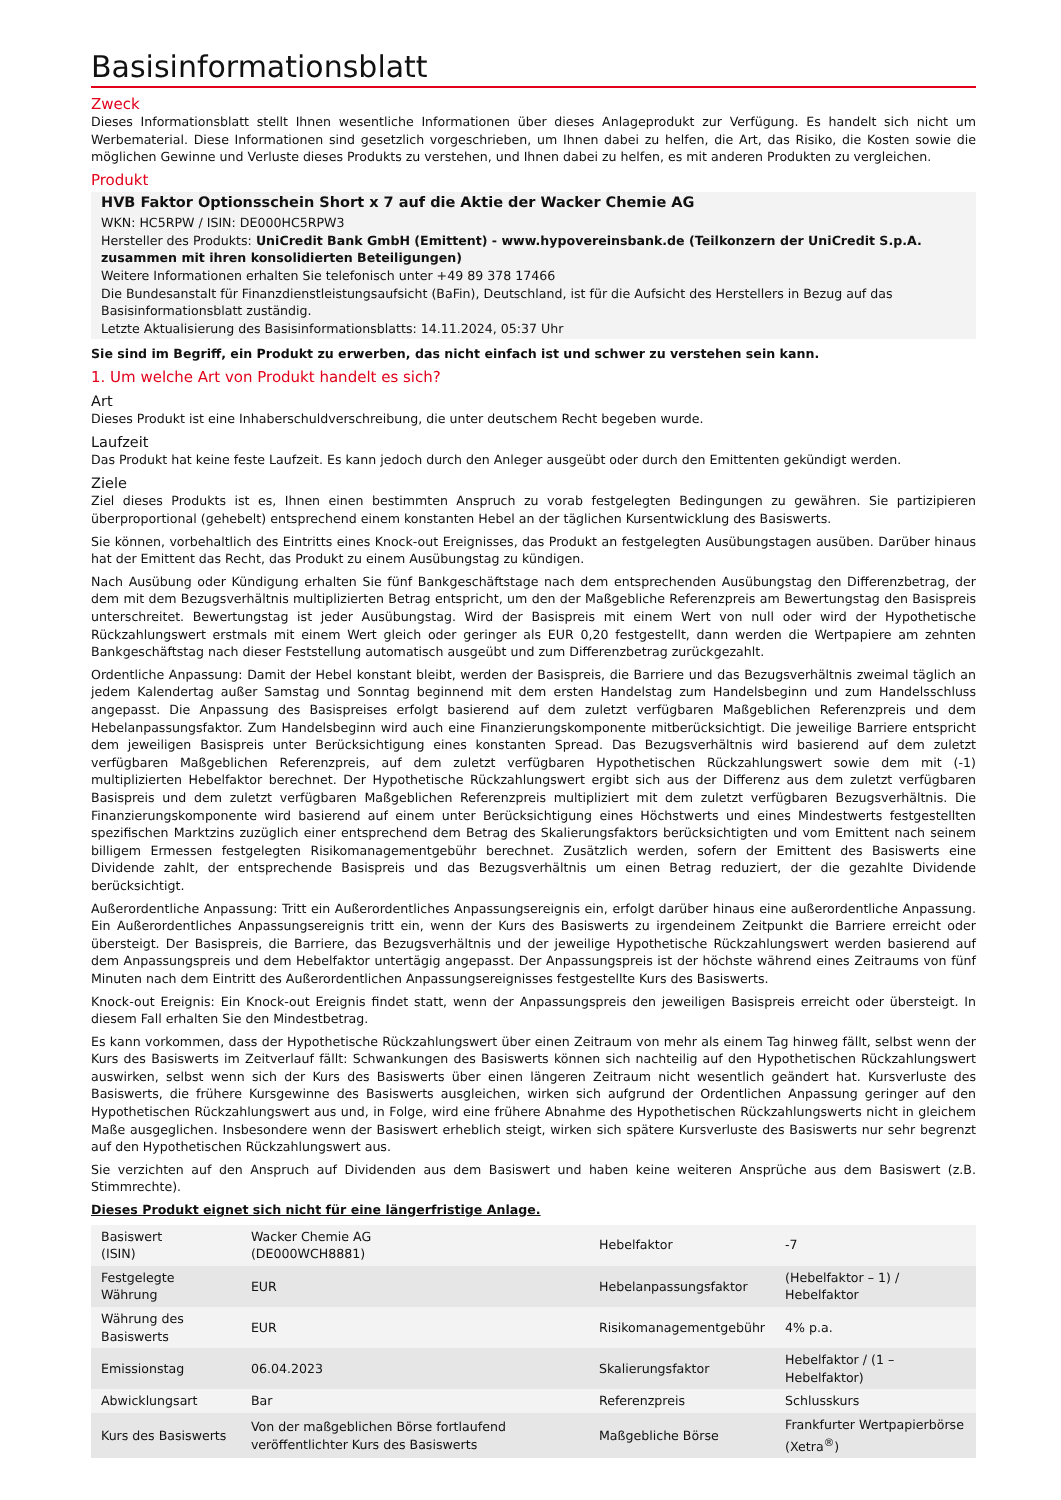Basisinformationsblatt
Zweck
Dieses Informationsblatt stellt Ihnen wesentliche Informationen über dieses Anlageprodukt zur Verfügung. Es handelt sich nicht um Werbematerial. Diese Informationen sind gesetzlich vorgeschrieben, um Ihnen dabei zu helfen, die Art, das Risiko, die Kosten sowie die möglichen Gewinne und Verluste dieses Produkts zu verstehen, und Ihnen dabei zu helfen, es mit anderen Produkten zu vergleichen.
Produkt
HVB Faktor Optionsschein Short x 7 auf die Aktie der Wacker Chemie AG
WKN: HC5RPW / ISIN: DE000HC5RPW3
Hersteller des Produkts: UniCredit Bank GmbH (Emittent) - www.hypovereinsbank.de (Teilkonzern der UniCredit S.p.A. zusammen mit ihren konsolidierten Beteiligungen)
Weitere Informationen erhalten Sie telefonisch unter +49 89 378 17466
Die Bundesanstalt für Finanzdienstleistungsaufsicht (BaFin), Deutschland, ist für die Aufsicht des Herstellers in Bezug auf das Basisinformationsblatt zuständig.
Letzte Aktualisierung des Basisinformationsblatts: 14.11.2024, 05:37 Uhr
Sie sind im Begriff, ein Produkt zu erwerben, das nicht einfach ist und schwer zu verstehen sein kann.
1. Um welche Art von Produkt handelt es sich?
Art
Dieses Produkt ist eine Inhaberschuldverschreibung, die unter deutschem Recht begeben wurde.
Laufzeit
Das Produkt hat keine feste Laufzeit. Es kann jedoch durch den Anleger ausgeübt oder durch den Emittenten gekündigt werden.
Ziele
Ziel dieses Produkts ist es, Ihnen einen bestimmten Anspruch zu vorab festgelegten Bedingungen zu gewähren. Sie partizipieren überproportional (gehebelt) entsprechend einem konstanten Hebel an der täglichen Kursentwicklung des Basiswerts.
Sie können, vorbehaltlich des Eintritts eines Knock-out Ereignisses, das Produkt an festgelegten Ausübungstagen ausüben. Darüber hinaus hat der Emittent das Recht, das Produkt zu einem Ausübungstag zu kündigen.
Nach Ausübung oder Kündigung erhalten Sie fünf Bankgeschäftstage nach dem entsprechenden Ausübungstag den Differenzbetrag, der dem mit dem Bezugsverhältnis multiplizierten Betrag entspricht, um den der Maßgebliche Referenzpreis am Bewertungstag den Basispreis unterschreitet. Bewertungstag ist jeder Ausübungstag. Wird der Basispreis mit einem Wert von null oder wird der Hypothetische Rückzahlungswert erstmals mit einem Wert gleich oder geringer als EUR 0,20 festgestellt, dann werden die Wertpapiere am zehnten Bankgeschäftstag nach dieser Feststellung automatisch ausgeübt und zum Differenzbetrag zurückgezahlt.
Ordentliche Anpassung: Damit der Hebel konstant bleibt, werden der Basispreis, die Barriere und das Bezugsverhältnis zweimal täglich an jedem Kalendertag außer Samstag und Sonntag beginnend mit dem ersten Handelstag zum Handelsbeginn und zum Handelsschluss angepasst. Die Anpassung des Basispreises erfolgt basierend auf dem zuletzt verfügbaren Maßgeblichen Referenzpreis und dem Hebelanpassungsfaktor. Zum Handelsbeginn wird auch eine Finanzierungskomponente mitberücksichtigt. Die jeweilige Barriere entspricht dem jeweiligen Basispreis unter Berücksichtigung eines konstanten Spread. Das Bezugsverhältnis wird basierend auf dem zuletzt verfügbaren Maßgeblichen Referenzpreis, auf dem zuletzt verfügbaren Hypothetischen Rückzahlungswert sowie dem mit (-1) multiplizierten Hebelfaktor berechnet. Der Hypothetische Rückzahlungswert ergibt sich aus der Differenz aus dem zuletzt verfügbaren Basispreis und dem zuletzt verfügbaren Maßgeblichen Referenzpreis multipliziert mit dem zuletzt verfügbaren Bezugsverhältnis. Die Finanzierungskomponente wird basierend auf einem unter Berücksichtigung eines Höchstwerts und eines Mindestwerts festgestellten spezifischen Marktzins zuzüglich einer entsprechend dem Betrag des Skalierungsfaktors berücksichtigten und vom Emittent nach seinem billigem Ermessen festgelegten Risikomanagementgebühr berechnet. Zusätzlich werden, sofern der Emittent des Basiswerts eine Dividende zahlt, der entsprechende Basispreis und das Bezugsverhältnis um einen Betrag reduziert, der die gezahlte Dividende berücksichtigt.
Außerordentliche Anpassung: Tritt ein Außerordentliches Anpassungsereignis ein, erfolgt darüber hinaus eine außerordentliche Anpassung. Ein Außerordentliches Anpassungsereignis tritt ein, wenn der Kurs des Basiswerts zu irgendeinem Zeitpunkt die Barriere erreicht oder übersteigt. Der Basispreis, die Barriere, das Bezugsverhältnis und der jeweilige Hypothetische Rückzahlungswert werden basierend auf dem Anpassungspreis und dem Hebelfaktor untertägig angepasst. Der Anpassungspreis ist der höchste während eines Zeitraums von fünf Minuten nach dem Eintritt des Außerordentlichen Anpassungsereignisses festgestellte Kurs des Basiswerts.
Knock-out Ereignis: Ein Knock-out Ereignis findet statt, wenn der Anpassungspreis den jeweiligen Basispreis erreicht oder übersteigt. In diesem Fall erhalten Sie den Mindestbetrag.
Es kann vorkommen, dass der Hypothetische Rückzahlungswert über einen Zeitraum von mehr als einem Tag hinweg fällt, selbst wenn der Kurs des Basiswerts im Zeitverlauf fällt: Schwankungen des Basiswerts können sich nachteilig auf den Hypothetischen Rückzahlungswert auswirken, selbst wenn sich der Kurs des Basiswerts über einen längeren Zeitraum nicht wesentlich geändert hat. Kursverluste des Basiswerts, die frühere Kursgewinne des Basiswerts ausgleichen, wirken sich aufgrund der Ordentlichen Anpassung geringer auf den Hypothetischen Rückzahlungswert aus und, in Folge, wird eine frühere Abnahme des Hypothetischen Rückzahlungswerts nicht in gleichem Maße ausgeglichen. Insbesondere wenn der Basiswert erheblich steigt, wirken sich spätere Kursverluste des Basiswerts nur sehr begrenzt auf den Hypothetischen Rückzahlungswert aus.
Sie verzichten auf den Anspruch auf Dividenden aus dem Basiswert und haben keine weiteren Ansprüche aus dem Basiswert (z.B. Stimmrechte).
Dieses Produkt eignet sich nicht für eine längerfristige Anlage.
| Basiswert (ISIN) | Wacker Chemie AG (DE000WCH8881) | Hebelfaktor | -7 |
| Festgelegte Währung | EUR | Hebelanpassungsfaktor | (Hebelfaktor – 1) / Hebelfaktor |
| Währung des Basiswerts | EUR | Risikomanagementgebühr | 4% p.a. |
| Emissionstag | 06.04.2023 | Skalierungsfaktor | Hebelfaktor / (1 – Hebelfaktor) |
| Abwicklungsart | Bar | Referenzpreis | Schlusskurs |
| Kurs des Basiswerts | Von der maßgeblichen Börse fortlaufend veröffentlichter Kurs des Basiswerts | Maßgebliche Börse | Frankfurter Wertpapierbörse (Xetra<sup>®</sup>) |